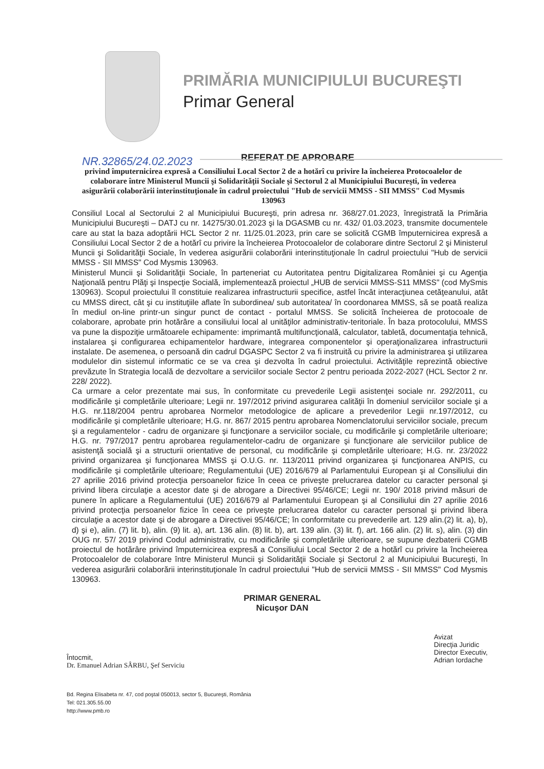PRIMĂRIA MUNICIPIULUI BUCUREŞTI
Primar General
NR.32865/24.02.2023
REFERAT DE APROBARE
privind împuternicirea expresă a Consiliului Local Sector 2 de a hotărî cu privire la încheierea Protocoalelor de colaborare între Ministerul Muncii şi Solidarităţii Sociale şi Sectorul 2 al Municipiului Bucureşti, în vederea asigurării colaborării interinstituţionale în cadrul proiectului "Hub de servicii MMSS - SII MMSS" Cod Mysmis 130963
Consiliul Local al Sectorului 2 al Municipiului Bucureşti, prin adresa nr. 368/27.01.2023, înregistrată la Primăria Municipiului Bucureşti – DATJ cu nr. 14275/30.01.2023 şi la DGASMB cu nr. 432/ 01.03.2023, transmite documentele care au stat la baza adoptării HCL Sector 2 nr. 11/25.01.2023, prin care se solicită CGMB împuternicirea expresă a Consiliului Local Sector 2 de a hotărî cu privire la încheierea Protocoalelor de colaborare dintre Sectorul 2 şi Ministerul Muncii şi Solidarităţii Sociale, în vederea asigurării colaborării interinstituţionale în cadrul proiectului "Hub de servicii MMSS - SII MMSS" Cod Mysmis 130963.
Ministerul Muncii şi Solidarităţii Sociale, în parteneriat cu Autoritatea pentru Digitalizarea României şi cu Agenţia Naţională pentru Plăţi şi Inspecţie Socială, implementează proiectul „HUB de servicii MMSS-S11 MMSS" (cod MySmis 130963). Scopul proiectului îl constituie realizarea infrastructurii specifice, astfel încât interacţiunea cetăţeanului, atât cu MMSS direct, cât şi cu instituţiile aflate în subordinea/ sub autoritatea/ în coordonarea MMSS, să se poată realiza în mediul on-line printr-un singur punct de contact - portalul MMSS. Se solicită încheierea de protocoale de colaborare, aprobate prin hotărâre a consiliului local al unităţilor administrativ-teritoriale. În baza protocolului, MMSS va pune la dispoziţie următoarele echipamente: imprimantă multifuncţională, calculator, tabletă, documentaţia tehnică, instalarea şi configurarea echipamentelor hardware, integrarea componentelor şi operaţionalizarea infrastructurii instalate. De asemenea, o persoană din cadrul DGASPC Sector 2 va fi instruită cu privire la administrarea şi utilizarea modulelor din sistemul informatic ce se va crea şi dezvolta în cadrul proiectului. Activităţile reprezintă obiective prevăzute în Strategia locală de dezvoltare a serviciilor sociale Sector 2 pentru perioada 2022-2027 (HCL Sector 2 nr. 228/ 2022).
Ca urmare a celor prezentate mai sus, în conformitate cu prevederile Legii asistenţei sociale nr. 292/2011, cu modificările şi completările ulterioare; Legii nr. 197/2012 privind asigurarea calităţii în domeniul serviciilor sociale şi a H.G. nr.118/2004 pentru aprobarea Normelor metodologice de aplicare a prevederilor Legii nr.197/2012, cu modificările şi completările ulterioare; H.G. nr. 867/ 2015 pentru aprobarea Nomenclatorului serviciilor sociale, precum şi a regulamentelor - cadru de organizare şi funcţionare a serviciilor sociale, cu modificările şi completările ulterioare; H.G. nr. 797/2017 pentru aprobarea regulamentelor-cadru de organizare şi funcţionare ale serviciilor publice de asistenţă socială şi a structurii orientative de personal, cu modificările şi completările ulterioare; H.G. nr. 23/2022 privind organizarea şi funcţionarea MMSS şi O.U.G. nr. 113/2011 privind organizarea şi funcţionarea ANPIS, cu modificările şi completările ulterioare; Regulamentului (UE) 2016/679 al Parlamentului European şi al Consiliului din 27 aprilie 2016 privind protecţia persoanelor fizice în ceea ce priveşte prelucrarea datelor cu caracter personal şi privind libera circulaţie a acestor date şi de abrogare a Directivei 95/46/CE; Legii nr. 190/ 2018 privind măsuri de punere în aplicare a Regulamentului (UE) 2016/679 al Parlamentului European şi al Consiliului din 27 aprilie 2016 privind protecţia persoanelor fizice în ceea ce priveşte prelucrarea datelor cu caracter personal şi privind libera circulaţie a acestor date şi de abrogare a Directivei 95/46/CE; în conformitate cu prevederile art. 129 alin.(2) lit. a), b), d) şi e), alin. (7) lit. b), alin. (9) lit. a), art. 136 alin. (8) lit. b), art. 139 alin. (3) lit. f), art. 166 alin. (2) lit. s), alin. (3) din OUG nr. 57/ 2019 privind Codul administrativ, cu modificările şi completările ulterioare, se supune dezbaterii CGMB proiectul de hotărâre privind împuternicirea expresă a Consiliului Local Sector 2 de a hotărî cu privire la încheierea Protocoalelor de colaborare între Ministerul Muncii şi Solidarităţii Sociale şi Sectorul 2 al Municipiului Bucureşti, în vederea asigurării colaborării interinstituţionale în cadrul proiectului "Hub de servicii MMSS - SII MMSS" Cod Mysmis 130963.
PRIMAR GENERAL
Nicuşor DAN
Întocmit,
Dr. Emanuel Adrian SÂRBU, Şef Serviciu
Avizat
Direcţia Juridic
Director Executiv,
Adrian Iordache
Bd. Regina Elisabeta nr. 47, cod poştal 050013, sector 5, Bucureşti, România
Tel: 021.305.55.00
http://www.pmb.ro